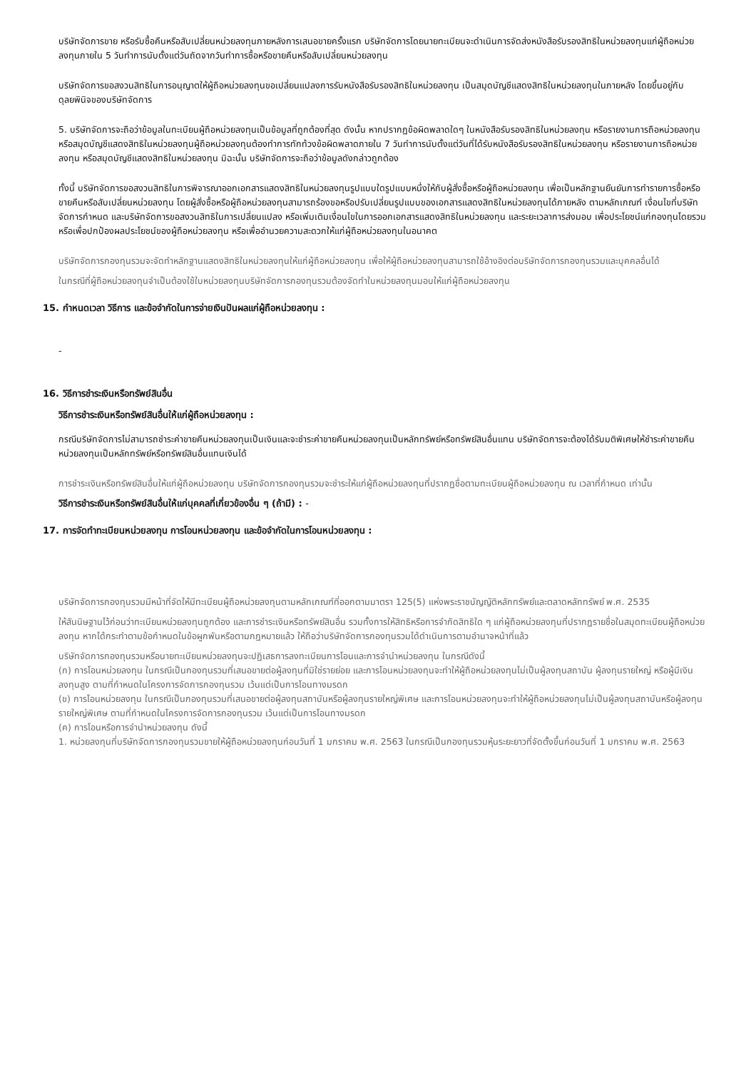บริษัทจัดการขาย หรือรับซื้อคืนหรือสับเปลี่ยนหน่วยลงทุนภายหลังการเสนอขายครั้งแรก บริษัทจัดการโดยนายทะเบียนจะดำเนินการจัดส่งหนังสือรับรองสิทธิในหน่วยลงทุนแก่ผู้ถือหน่วยลงทุนภายใน 5 วันทำการนับตั้งแต่วันถัดจากวันทำการซื้อหรือขายคืนหรือสับเปลี่ยนหน่วยลงทุน
บริษัทจัดการขอสงวนสิทธิในการอนุญาตให้ผู้ถือหน่วยลงทุนขอเปลี่ยนแปลงการรับหนังสือรับรองสิทธิในหน่วยลงทุน เป็นสมุดบัญชีแสดงสิทธิในหน่วยลงทุนในภายหลัง โดยขึ้นอยู่กับดุลยพินิจของบริษัทจัดการ
5. บริษัทจัดการจะถือว่าข้อมูลในทะเบียนผู้ถือหน่วยลงทุนเป็นข้อมูลที่ถูกต้องที่สุด ดังนั้น หากปรากฏข้อผิดพลาดใดๆ ในหนังสือรับรองสิทธิในหน่วยลงทุน หรือรายงานการถือหน่วยลงทุน หรือสมุดบัญชีแสดงสิทธิในหน่วยลงทุนผู้ถือหน่วยลงทุนต้องทำการทักท้วงข้อผิดพลาดภายใน 7 วันทำการนับตั้งแต่วันที่ได้รับหนังสือรับรองสิทธิในหน่วยลงทุน หรือรายงานการถือหน่วยลงทุน หรือสมุดบัญชีแสดงสิทธิในหน่วยลงทุน มิฉะนั้น บริษัทจัดการจะถือว่าข้อมูลดังกล่าวถูกต้อง
ทั้งนี้ บริษัทจัดการขอสงวนสิทธิในการพิจารณาออกเอกสารแสดงสิทธิในหน่วยลงทุนรูปแบบใดรูปแบบหนึ่งให้กับผู้สั่งซื้อหรือผู้ถือหน่วยลงทุน เพื่อเป็นหลักฐานยืนยันการทำรายการซื้อหรือขายคืนหรือสับเปลี่ยนหน่วยลงทุน โดยผู้สั่งซื้อหรือผู้ถือหน่วยลงทุนสามารถร้องขอหรือปรับเปลี่ยนรูปแบบของเอกสารแสดงสิทธิในหน่วยลงทุนได้ภายหลัง ตามหลักเกณฑ์ เงื่อนไขที่บริษัทจัดการกำหนด และบริษัทจัดการขอสงวนสิทธิในการเปลี่ยนแปลง หรือเพิ่มเติมเงื่อนไขในการออกเอกสารแสดงสิทธิในหน่วยลงทุน และระยะเวลาการส่งมอบ เพื่อประโยชน์แก่กองทุนโดยรวม หรือเพื่อปกป้องผลประโยชน์ของผู้ถือหน่วยลงทุน หรือเพื่ออำนวยความสะดวกให้แก่ผู้ถือหน่วยลงทุนในอนาคต
บริษัทจัดการกองทุนรวมจะจัดทำหลักฐานแสดงสิทธิในหน่วยลงทุนให้แก่ผู้ถือหน่วยลงทุน เพื่อให้ผู้ถือหน่วยลงทุนสามารถใช้อ้างอิงต่อบริษัทจัดการกองทุนรวมและบุคคลอื่นได้
ในกรณีที่ผู้ถือหน่วยลงทุนจำเป็นต้องใช้ใบหน่วยลงทุนบริษัทจัดการกองทุนรวมต้องจัดทำใบหน่วยลงทุนมอบให้แก่ผู้ถือหน่วยลงทุน
15. กำหนดเวลา วิธีการ และข้อจำกัดในการจ่ายเงินปันผลแก่ผู้ถือหน่วยลงทุน :
-
16. วิธีการชำระเงินหรือทรัพย์สินอื่น
วิธีการชำระเงินหรือทรัพย์สินอื่นให้แก่ผู้ถือหน่วยลงทุน :
กรณีบริษัทจัดการไม่สามารถชำระค่าขายคืนหน่วยลงทุนเป็นเงินและจะชำระค่าขายคืนหน่วยลงทุนเป็นหลักทรัพย์หรือทรัพย์สินอื่นแทน บริษัทจัดการจะต้องได้รับมติพิเศษให้ชำระค่าขายคืนหน่วยลงทุนเป็นหลักทรัพย์หรือทรัพย์สินอื่นแทนเงินได้
การชำระเงินหรือทรัพย์สินอื่นให้แก่ผู้ถือหน่วยลงทุน บริษัทจัดการกองทุนรวมจะชำระให้แก่ผู้ถือหน่วยลงทุนที่ปรากฏชื่อตามทะเบียนผู้ถือหน่วยลงทุน ณ เวลาที่กำหนด เท่านั้น
วิธีการชำระเงินหรือทรัพย์สินอื่นให้แก่บุคคลที่เกี่ยวข้องอื่น ๆ (ถ้ามี) : -
17. การจัดทำทะเบียนหน่วยลงทุน การโอนหน่วยลงทุน และข้อจำกัดในการโอนหน่วยลงทุน :
บริษัทจัดการกองทุนรวมมีหน้าที่จัดให้มีทะเบียนผู้ถือหน่วยลงทุนตามหลักเกณฑ์ที่ออกตามมาตรา 125(5) แห่งพระราชบัญญัติหลักทรัพย์และตลาดหลักทรัพย์ พ.ศ. 2535
ให้สันนิษฐานไว้ก่อนว่าทะเบียนหน่วยลงทุนถูกต้อง และการชำระเงินหรือทรัพย์สินอื่น รวมทั้งการให้สิทธิหรือการจำกัดสิทธิใด ๆ แก่ผู้ถือหน่วยลงทุนที่ปรากฏรายชื่อในสมุดทะเบียนผู้ถือหน่วยลงทุน หากได้กระทำตามข้อกำหนดในข้อผูกพันหรือตามกฎหมายแล้ว ให้ถือว่าบริษัทจัดการกองทุนรวมได้ดำเนินการตามอำนาจหน้าที่แล้ว
บริษัทจัดการกองทุนรวมหรือนายทะเบียนหน่วยลงทุนจะปฏิเสธการลงทะเบียนการโอนและการจำนำหน่วยลงทุน ในกรณีดังนี้
(ก) การโอนหน่วยลงทุน ในกรณีเป็นกองทุนรวมที่เสนอขายต่อผู้ลงทุนที่มิใช่รายย่อย และการโอนหน่วยลงทุนจะทำให้ผู้ถือหน่วยลงทุนไม่เป็นผู้ลงทุนสถาบัน ผู้ลงทุนรายใหญ่ หรือผู้มีเงินลงทุนสูง ตามที่กำหนดในโครงการจัดการกองทุนรวม เว้นแต่เป็นการโอนทางมรดก
(ข) การโอนหน่วยลงทุน ในกรณีเป็นกองทุนรวมที่เสนอขายต่อผู้ลงทุนสถาบันหรือผู้ลงทุนรายใหญ่พิเศษ และการโอนหน่วยลงทุนจะทำให้ผู้ถือหน่วยลงทุนไม่เป็นผู้ลงทุนสถาบันหรือผู้ลงทุนรายใหญ่พิเศษ ตามที่กำหนดในโครงการจัดการกองทุนรวม เว้นแต่เป็นการโอนทางมรดก
(ค) การโอนหรือการจำนำหน่วยลงทุน ดังนี้
1. หน่วยลงทุนที่บริษัทจัดการกองทุนรวมขายให้ผู้ถือหน่วยลงทุนก่อนวันที่ 1 มกราคม พ.ศ. 2563 ในกรณีเป็นกองทุนรวมหุ้นระยะยาวที่จัดตั้งขึ้นก่อนวันที่ 1 มกราคม พ.ศ. 2563